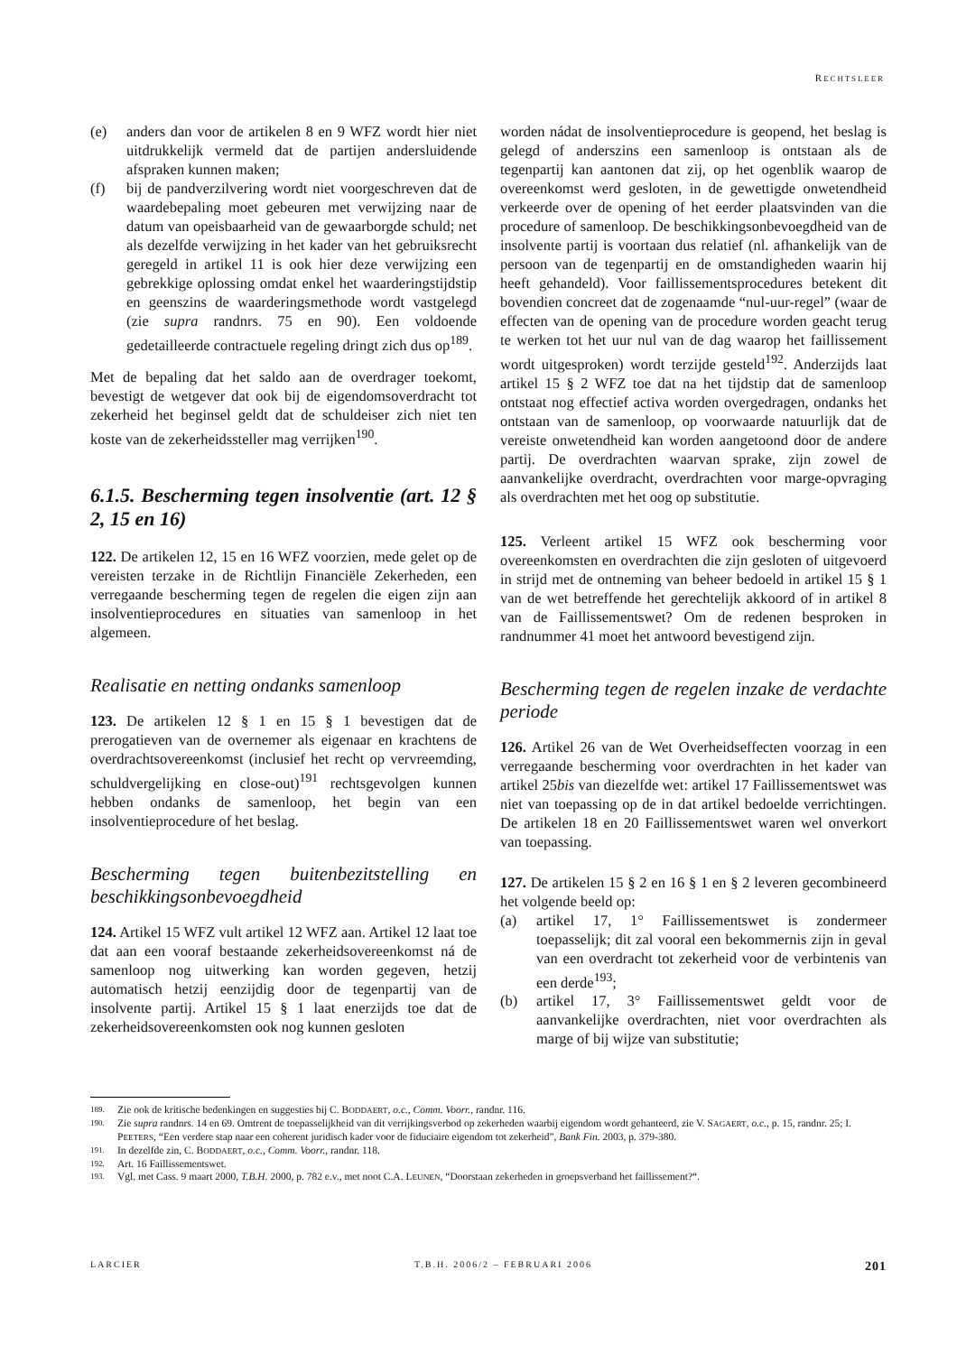RECHTSLEER
(e) anders dan voor de artikelen 8 en 9 WFZ wordt hier niet uitdrukkelijk vermeld dat de partijen andersluidende afspraken kunnen maken;
(f) bij de pandverzilvering wordt niet voorgeschreven dat de waardebepaling moet gebeuren met verwijzing naar de datum van opeisbaarheid van de gewaarborgde schuld; net als dezelfde verwijzing in het kader van het gebruiksrecht geregeld in artikel 11 is ook hier deze verwijzing een gebrekkige oplossing omdat enkel het waarderingstijdstip en geenszins de waarderingsmethode wordt vastgelegd (zie supra randnrs. 75 en 90). Een voldoende gedetailleerde contractuele regeling dringt zich dus op<sup>189</sup>.
Met de bepaling dat het saldo aan de overdrager toekomt, bevestigt de wetgever dat ook bij de eigendomsoverdracht tot zekerheid het beginsel geldt dat de schuldeiser zich niet ten koste van de zekerheidssteller mag verrijken<sup>190</sup>.
6.1.5. Bescherming tegen insolventie (art. 12 § 2, 15 en 16)
122. De artikelen 12, 15 en 16 WFZ voorzien, mede gelet op de vereisten terzake in de Richtlijn Financiële Zekerheden, een verregaande bescherming tegen de regelen die eigen zijn aan insolventieprocedures en situaties van samenloop in het algemeen.
Realisatie en netting ondanks samenloop
123. De artikelen 12 § 1 en 15 § 1 bevestigen dat de prerogatieven van de overnemer als eigenaar en krachtens de overdrachtsovereenkomst (inclusief het recht op vervreemding, schuldvergelijking en close-out)<sup>191</sup> rechtsgevolgen kunnen hebben ondanks de samenloop, het begin van een insolventieprocedure of het beslag.
Bescherming tegen buitenbezitstelling en beschikkingsonbevoegdheid
124. Artikel 15 WFZ vult artikel 12 WFZ aan. Artikel 12 laat toe dat aan een vooraf bestaande zekerheidsovereenkomst ná de samenloop nog uitwerking kan worden gegeven, hetzij automatisch hetzij eenzijdig door de tegenpartij van de insolvente partij. Artikel 15 § 1 laat enerzijds toe dat de zekerheidsovereenkomsten ook nog kunnen gesloten
worden nádat de insolventieprocedure is geopend, het beslag is gelegd of anderszins een samenloop is ontstaan als de tegenpartij kan aantonen dat zij, op het ogenblik waarop de overeenkomst werd gesloten, in de gewettigde onwetendheid verkeerde over de opening of het eerder plaatsvinden van die procedure of samenloop. De beschikkingsonbevoegdheid van de insolvente partij is voortaan dus relatief (nl. afhankelijk van de persoon van de tegenpartij en de omstandigheden waarin hij heeft gehandeld). Voor faillissementsprocedures betekent dit bovendien concreet dat de zogenaamde “nul-uur-regel” (waar de effecten van de opening van de procedure worden geacht terug te werken tot het uur nul van de dag waarop het faillissement wordt uitgesproken) wordt terzijde gesteld<sup>192</sup>. Anderzijds laat artikel 15 § 2 WFZ toe dat na het tijdstip dat de samenloop ontstaat nog effectief activa worden overgedragen, ondanks het ontstaan van de samenloop, op voorwaarde natuurlijk dat de vereiste onwetendheid kan worden aangetoond door de andere partij. De overdrachten waarvan sprake, zijn zowel de aanvankelijke overdracht, overdrachten voor marge-opvraging als overdrachten met het oog op substitutie.
125. Verleent artikel 15 WFZ ook bescherming voor overeenkomsten en overdrachten die zijn gesloten of uitgevoerd in strijd met de ontneming van beheer bedoeld in artikel 15 § 1 van de wet betreffende het gerechtelijk akkoord of in artikel 8 van de Faillissementswet? Om de redenen besproken in randnummer 41 moet het antwoord bevestigend zijn.
Bescherming tegen de regelen inzake de verdachte periode
126. Artikel 26 van de Wet Overheidseffecten voorzag in een verregaande bescherming voor overdrachten in het kader van artikel 25bis van diezelfde wet: artikel 17 Faillissementswet was niet van toepassing op de in dat artikel bedoelde verrichtingen. De artikelen 18 en 20 Faillissementswet waren wel onverkort van toepassing.
127. De artikelen 15 § 2 en 16 § 1 en § 2 leveren gecombineerd het volgende beeld op:
(a) artikel 17, 1° Faillissementswet is zondermeer toepasselijk; dit zal vooral een bekommernis zijn in geval van een overdracht tot zekerheid voor de verbintenis van een derde<sup>193</sup>;
(b) artikel 17, 3° Faillissementswet geldt voor de aanvankelijke overdrachten, niet voor overdrachten als marge of bij wijze van substitutie;
189. Zie ook de kritische bedenkingen en suggesties bij C. BODDAERT, o.c., Comm. Voorr., randnr. 116.
190. Zie supra randnrs. 14 en 69. Omtrent de toepasselijkheid van dit verrijkingsverbod op zekerheden waarbij eigendom wordt gehanteerd, zie V. SAGAERT, o.c., p. 15, randnr. 25; I. PEETERS, “Een verdere stap naar een coherent juridisch kader voor de fiduciaire eigendom tot zekerheid”, Bank Fin. 2003, p. 379-380.
191. In dezelfde zin, C. BODDAERT, o.c., Comm. Voorr., randnr. 118.
192. Art. 16 Faillissementswet.
193. Vgl. met Cass. 9 maart 2000, T.B.H. 2000, p. 782 e.v., met noot C.A. LEUNEN, “Doorstaan zekerheden in groepsverband het faillissement?“.
LARCIER T.B.H. 2006/2 – FEBRUARI 2006 201